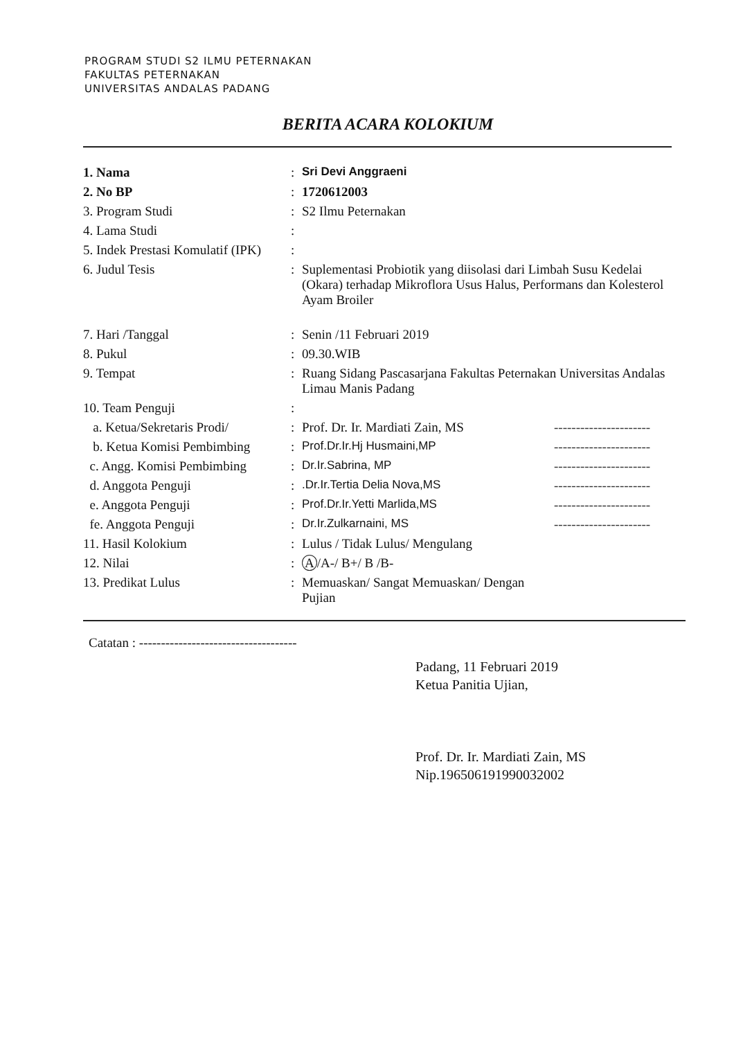PROGRAM STUDI S2 ILMU PETERNAKAN
FAKULTAS PETERNAKAN
UNIVERSITAS ANDALAS PADANG
BERITA ACARA KOLOKIUM
| 1. Nama | : | Sri Devi Anggraeni | |
| 2. No BP | : | 1720612003 | |
| 3. Program Studi | : | S2 Ilmu Peternakan | |
| 4. Lama Studi | : | | |
| 5. Indek Prestasi Komulatif (IPK) | : | | |
| 6. Judul Tesis | : | Suplementasi Probiotik yang diisolasi dari Limbah Susu Kedelai (Okara) terhadap Mikroflora Usus Halus, Performans dan Kolesterol Ayam Broiler | |
| 7. Hari /Tanggal | : | Senin /11 Februari 2019 | |
| 8. Pukul | : | 09.30.WIB | |
| 9. Tempat | : | Ruang Sidang Pascasarjana Fakultas Peternakan Universitas Andalas Limau Manis Padang | |
| 10. Team Penguji | : | | |
| a. Ketua/Sekretaris Prodi/ | : | Prof. Dr. Ir. Mardiati Zain, MS | ---------------------- |
| b. Ketua Komisi Pembimbing | : | Prof.Dr.Ir.Hj Husmaini,MP | ---------------------- |
| c. Angg. Komisi Pembimbing | : | Dr.Ir.Sabrina, MP | ---------------------- |
| d. Anggota Penguji | : | .Dr.Ir.Tertia Delia Nova,MS | ---------------------- |
| e. Anggota Penguji | : | Prof.Dr.Ir.Yetti Marlida,MS | ---------------------- |
| fe. Anggota Penguji | : | Dr.Ir.Zulkarnaini, MS | ---------------------- |
| 11. Hasil Kolokium | : | Lulus / Tidak Lulus/ Mengulang | |
| 12. Nilai | : | A /A-/ B+/ B /B- | |
| 13. Predikat Lulus | : | Memuaskan/ Sangat Memuaskan/ Dengan Pujian | |
Catatan : ------------------------------------
Padang, 11 Februari 2019
Ketua Panitia Ujian,
Prof. Dr. Ir. Mardiati Zain, MS
Nip.196506191990032002